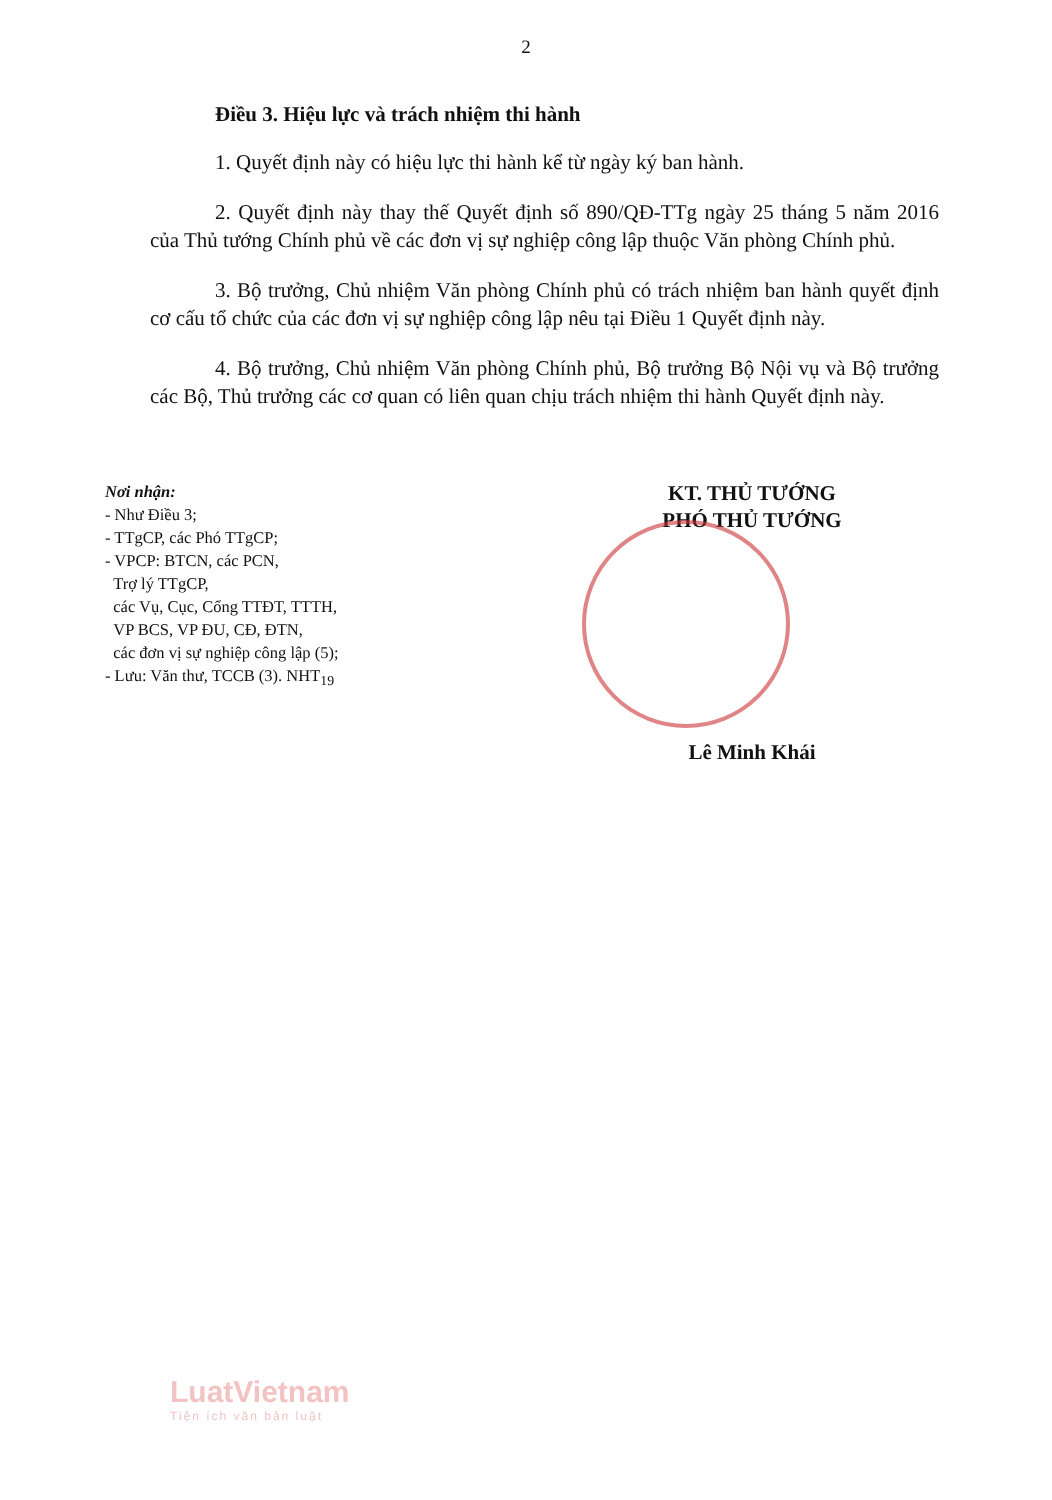2
Điều 3. Hiệu lực và trách nhiệm thi hành
1. Quyết định này có hiệu lực thi hành kể từ ngày ký ban hành.
2. Quyết định này thay thế Quyết định số 890/QĐ-TTg ngày 25 tháng 5 năm 2016 của Thủ tướng Chính phủ về các đơn vị sự nghiệp công lập thuộc Văn phòng Chính phủ.
3. Bộ trưởng, Chủ nhiệm Văn phòng Chính phủ có trách nhiệm ban hành quyết định cơ cấu tổ chức của các đơn vị sự nghiệp công lập nêu tại Điều 1 Quyết định này.
4. Bộ trưởng, Chủ nhiệm Văn phòng Chính phủ, Bộ trưởng Bộ Nội vụ và Bộ trưởng các Bộ, Thủ trưởng các cơ quan có liên quan chịu trách nhiệm thi hành Quyết định này.
Nơi nhận:
- Như Điều 3;
- TTgCP, các Phó TTgCP;
- VPCP: BTCN, các PCN,
Trợ lý TTgCP,
các Vụ, Cục, Cổng TTĐT, TTTH,
VP BCS, VP ĐU, CĐ, ĐTN,
các đơn vị sự nghiệp công lập (5);
- Lưu: Văn thư, TCCB (3). NHT<sub>19</sub>
KT. THỦ TƯỚNG
PHÓ THỦ TƯỚNG
Lê Minh Khái
LuatVietnam
Tiện ích văn bản luật